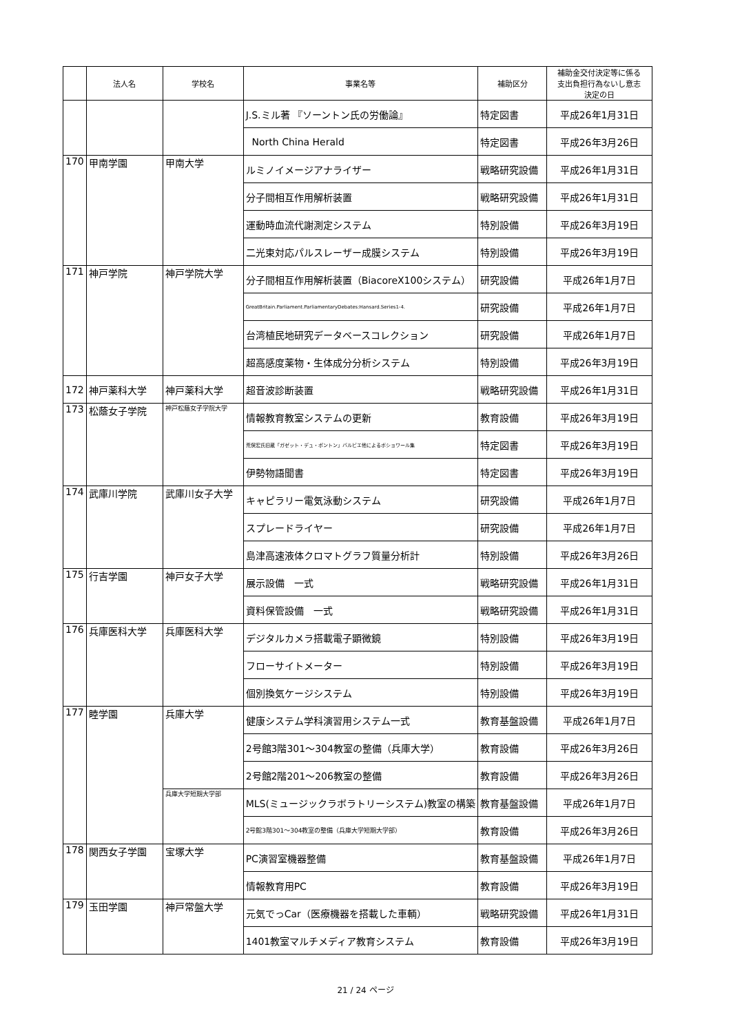| | 法人名 | 学校名 | 事業名等 | 補助区分 | 補助金交付決定等に係る 支出負担行為ないし意志 決定の日 |
| --- | --- | --- | --- | --- | --- |
| | | | J.S.ミル著 『ソーントン氏の労働論』 | 特定図書 | 平成26年1月31日 |
| | | | North China Herald | 特定図書 | 平成26年3月26日 |
| 170 | 甲南学園 | 甲南大学 | ルミノイメージアナライザー | 戦略研究設備 | 平成26年1月31日 |
| | | | 分子間相互作用解析装置 | 戦略研究設備 | 平成26年1月31日 |
| | | | 運動時血流代謝測定システム | 特別設備 | 平成26年3月19日 |
| | | | 二光束対応パルスレーザー成膜システム | 特別設備 | 平成26年3月19日 |
| 171 | 神戸学院 | 神戸学院大学 | 分子間相互作用解析装置（BiacoreX100システム） | 研究設備 | 平成26年1月7日 |
| | | | GreatBritain.Parliament.ParliamentaryDebates:Hansard.Series1-4. | 研究設備 | 平成26年1月7日 |
| | | | 台湾植民地研究データベースコレクション | 研究設備 | 平成26年1月7日 |
| | | | 超高感度薬物・生体成分分析システム | 特別設備 | 平成26年3月19日 |
| 172 | 神戸薬科大学 | 神戸薬科大学 | 超音波診断装置 | 戦略研究設備 | 平成26年1月31日 |
| 173 | 松蔭女子学院 | 神戸松蔭女子学院大学 | 情報教育教室システムの更新 | 教育設備 | 平成26年3月19日 |
| | | | 荒俣宏氏旧蔵「ガゼット・デュ・ボントン」バルビエ他によるポショワール集 | 特定図書 | 平成26年3月19日 |
| | | | 伊勢物語聞書 | 特定図書 | 平成26年3月19日 |
| 174 | 武庫川学院 | 武庫川女子大学 | キャピラリー電気泳動システム | 研究設備 | 平成26年1月7日 |
| | | | スプレードライヤー | 研究設備 | 平成26年1月7日 |
| | | | 島津高速液体クロマトグラフ質量分析計 | 特別設備 | 平成26年3月26日 |
| 175 | 行吉学園 | 神戸女子大学 | 展示設備 一式 | 戦略研究設備 | 平成26年1月31日 |
| | | | 資料保管設備 一式 | 戦略研究設備 | 平成26年1月31日 |
| 176 | 兵庫医科大学 | 兵庫医科大学 | デジタルカメラ搭載電子顕微鏡 | 特別設備 | 平成26年3月19日 |
| | | | フローサイトメーター | 特別設備 | 平成26年3月19日 |
| | | | 個別換気ケージシステム | 特別設備 | 平成26年3月19日 |
| 177 | 睦学園 | 兵庫大学 | 健康システム学科演習用システム一式 | 教育基盤設備 | 平成26年1月7日 |
| | | | 2号館3階301～304教室の整備（兵庫大学） | 教育設備 | 平成26年3月26日 |
| | | | 2号館2階201～206教室の整備 | 教育設備 | 平成26年3月26日 |
| | | 兵庫大学短期大学部 | MLS(ミュージックラボラトリーシステム)教室の構築 | 教育基盤設備 | 平成26年1月7日 |
| | | | 2号館3階301～304教室の整備（兵庫大学短期大学部） | 教育設備 | 平成26年3月26日 |
| 178 | 関西女子学園 | 宝塚大学 | PC演習室機器整備 | 教育基盤設備 | 平成26年1月7日 |
| | | | 情報教育用PC | 教育設備 | 平成26年3月19日 |
| 179 | 玉田学園 | 神戸常盤大学 | 元気でっCar（医療機器を搭載した車輌） | 戦略研究設備 | 平成26年1月31日 |
| | | | 1401教室マルチメディア教育システム | 教育設備 | 平成26年3月19日 |
21 / 24 ページ